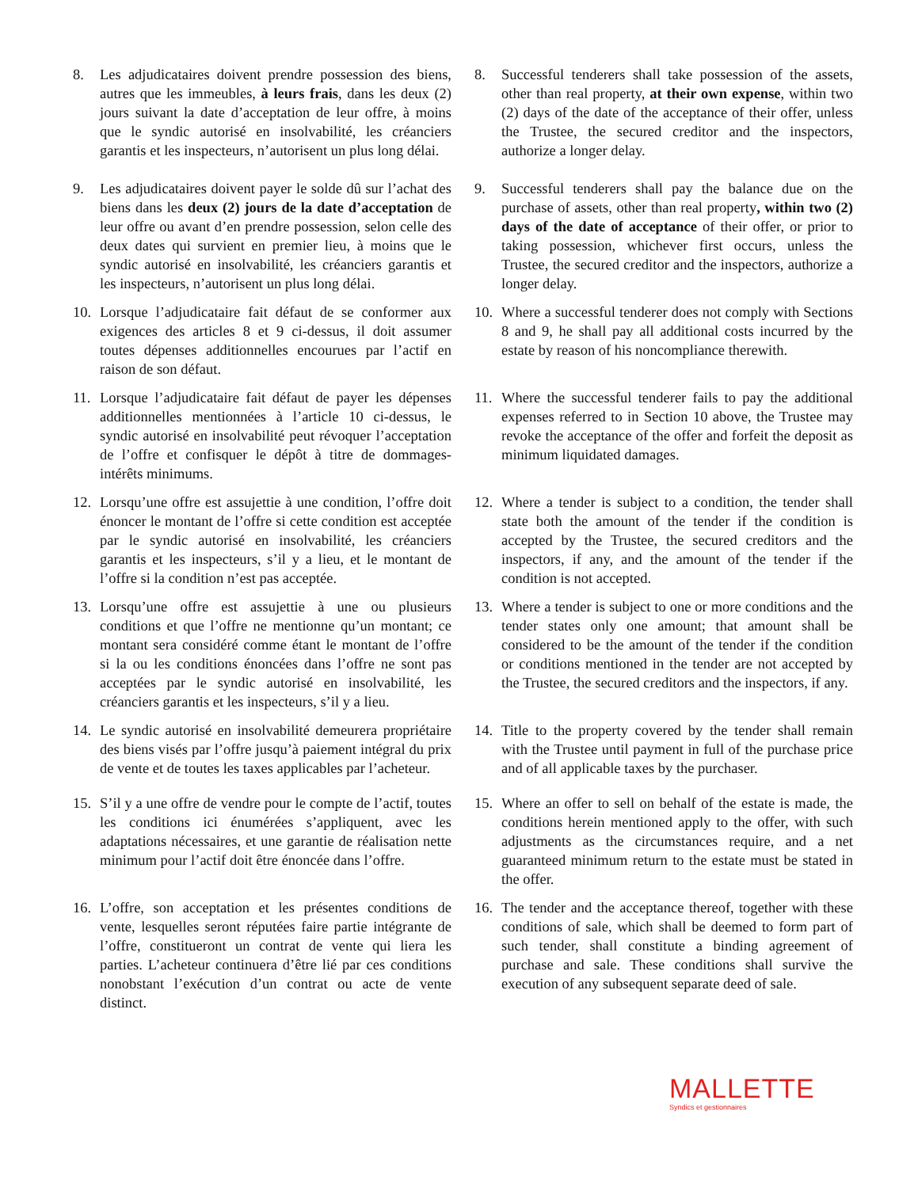8. Les adjudicataires doivent prendre possession des biens, autres que les immeubles, à leurs frais, dans les deux (2) jours suivant la date d’acceptation de leur offre, à moins que le syndic autorisé en insolvabilité, les créanciers garantis et les inspecteurs, n’autorisent un plus long délai.
8. Successful tenderers shall take possession of the assets, other than real property, at their own expense, within two (2) days of the date of the acceptance of their offer, unless the Trustee, the secured creditor and the inspectors, authorize a longer delay.
9. Les adjudicataires doivent payer le solde dû sur l’achat des biens dans les deux (2) jours de la date d’acceptation de leur offre ou avant d’en prendre possession, selon celle des deux dates qui survient en premier lieu, à moins que le syndic autorisé en insolvabilité, les créanciers garantis et les inspecteurs, n’autorisent un plus long délai.
9. Successful tenderers shall pay the balance due on the purchase of assets, other than real property, within two (2) days of the date of acceptance of their offer, or prior to taking possession, whichever first occurs, unless the Trustee, the secured creditor and the inspectors, authorize a longer delay.
10. Lorsque l’adjudicataire fait défaut de se conformer aux exigences des articles 8 et 9 ci-dessus, il doit assumer toutes dépenses additionnelles encourues par l’actif en raison de son défaut.
10. Where a successful tenderer does not comply with Sections 8 and 9, he shall pay all additional costs incurred by the estate by reason of his noncompliance therewith.
11. Lorsque l’adjudicataire fait défaut de payer les dépenses additionnelles mentionnées à l’article 10 ci-dessus, le syndic autorisé en insolvabilité peut révoquer l’acceptation de l’offre et confisquer le dépôt à titre de dommages-intérêts minimums.
11. Where the successful tenderer fails to pay the additional expenses referred to in Section 10 above, the Trustee may revoke the acceptance of the offer and forfeit the deposit as minimum liquidated damages.
12. Lorsqu’une offre est assujettie à une condition, l’offre doit énoncer le montant de l’offre si cette condition est acceptée par le syndic autorisé en insolvabilité, les créanciers garantis et les inspecteurs, s’il y a lieu, et le montant de l’offre si la condition n’est pas acceptée.
12. Where a tender is subject to a condition, the tender shall state both the amount of the tender if the condition is accepted by the Trustee, the secured creditors and the inspectors, if any, and the amount of the tender if the condition is not accepted.
13. Lorsqu’une offre est assujettie à une ou plusieurs conditions et que l’offre ne mentionne qu’un montant; ce montant sera considéré comme étant le montant de l’offre si la ou les conditions énoncées dans l’offre ne sont pas acceptées par le syndic autorisé en insolvabilité, les créanciers garantis et les inspecteurs, s’il y a lieu.
13. Where a tender is subject to one or more conditions and the tender states only one amount; that amount shall be considered to be the amount of the tender if the condition or conditions mentioned in the tender are not accepted by the Trustee, the secured creditors and the inspectors, if any.
14. Le syndic autorisé en insolvabilité demeurera propriétaire des biens visés par l’offre jusqu’à paiement intégral du prix de vente et de toutes les taxes applicables par l’acheteur.
14. Title to the property covered by the tender shall remain with the Trustee until payment in full of the purchase price and of all applicable taxes by the purchaser.
15. S’il y a une offre de vendre pour le compte de l’actif, toutes les conditions ici énumérées s’appliquent, avec les adaptations nécessaires, et une garantie de réalisation nette minimum pour l’actif doit être énoncée dans l’offre.
15. Where an offer to sell on behalf of the estate is made, the conditions herein mentioned apply to the offer, with such adjustments as the circumstances require, and a net guaranteed minimum return to the estate must be stated in the offer.
16. L’offre, son acceptation et les présentes conditions de vente, lesquelles seront réputées faire partie intégrante de l’offre, constitueront un contrat de vente qui liera les parties. L’acheteur continuera d’être lié par ces conditions nonobstant l’exécution d’un contrat ou acte de vente distinct.
16. The tender and the acceptance thereof, together with these conditions of sale, which shall be deemed to form part of such tender, shall constitute a binding agreement of purchase and sale. These conditions shall survive the execution of any subsequent separate deed of sale.
MALLETTE
Syndics et gestionnaires